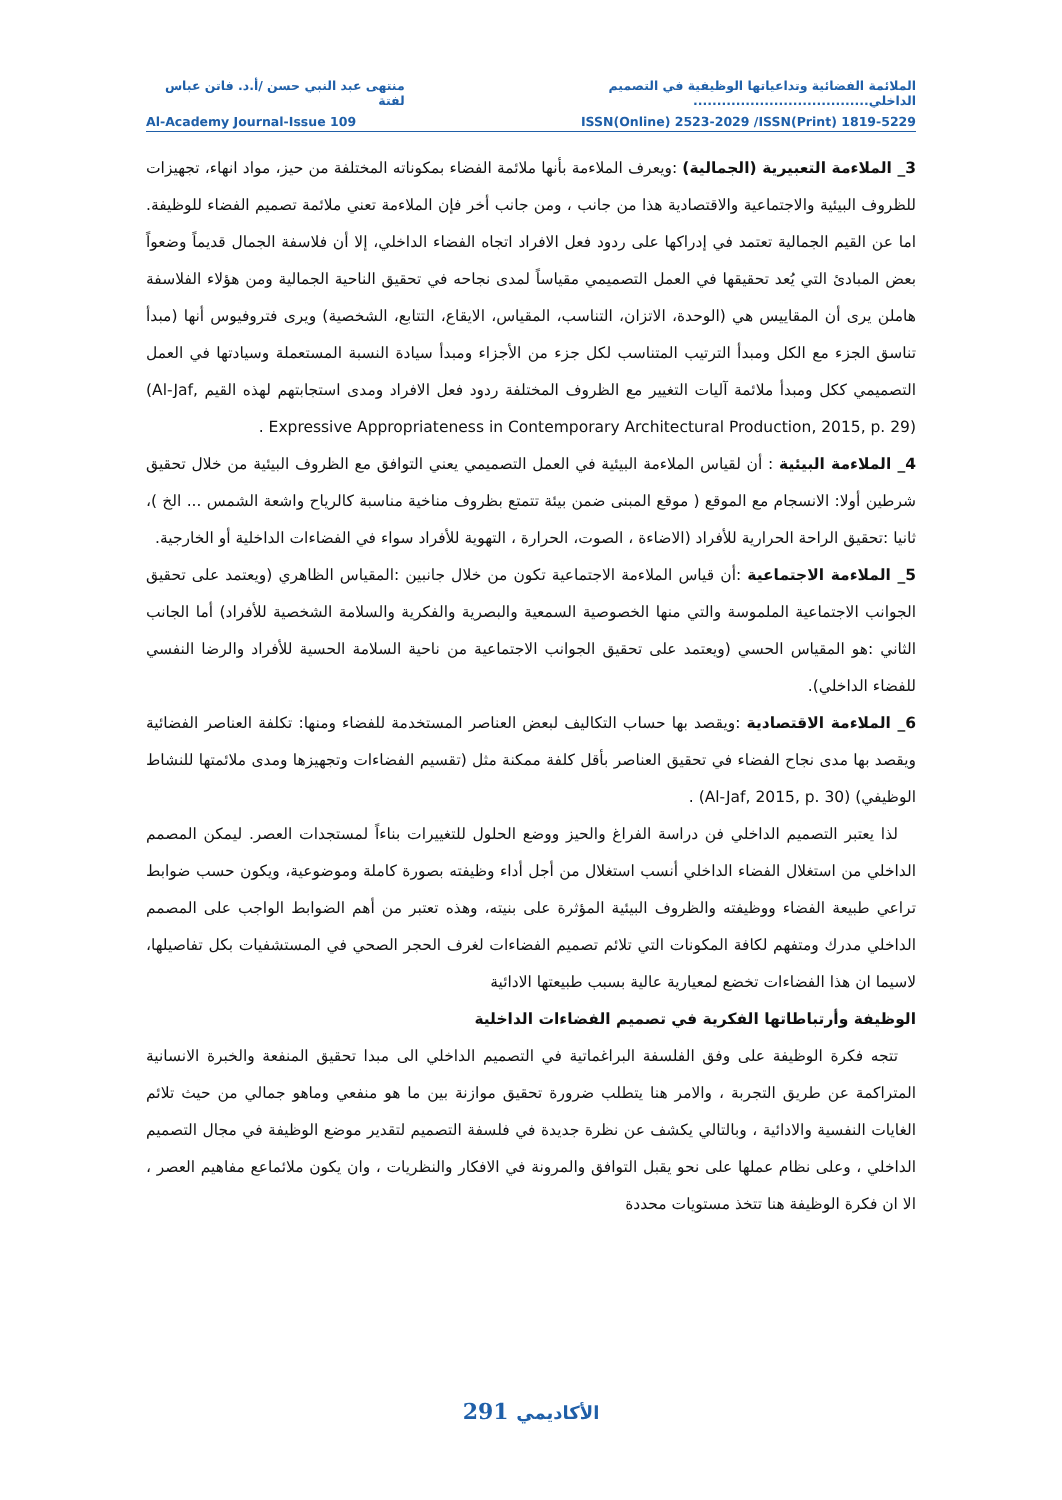الملائمة الفضائية وتداعياتها الوظيفية في التصميم الداخلي..................................... منتهى عبد النبي حسن /أ.د. فاتن عباس لفتة
Al-Academy Journal-Issue 109 ISSN(Online) 2523-2029 /ISSN(Print) 1819-5229
3_ الملاءمة التعبيرية (الجمالية) :ويعرف الملاءمة بأنها ملائمة الفضاء بمكوناته المختلفة من حيز، مواد انهاء، تجهيزات للظروف البيئية والاجتماعية والاقتصادية هذا من جانب ، ومن جانب أخر فإن الملاءمة تعني ملائمة تصميم الفضاء للوظيفة. اما عن القيم الجمالية تعتمد في إدراكها على ردود فعل الافراد اتجاه الفضاء الداخلي، إلا أن فلاسفة الجمال قديماً وضعواً بعض المبادئ التي يُعد تحقيقها في العمل التصميمي مقياساً لمدى نجاحه في تحقيق الناحية الجمالية ومن هؤلاء الفلاسفة هاملن يرى أن المقاييس هي (الوحدة، الاتزان، التناسب، المقياس، الايقاع، التتابع، الشخصية) ويرى فتروفيوس أنها (مبدأ تناسق الجزء مع الكل ومبدأ الترتيب المتناسب لكل جزء من الأجزاء ومبدأ سيادة النسبة المستعملة وسيادتها في العمل التصميمي ككل ومبدأ ملائمة آليات التغيير مع الظروف المختلفة ردود فعل الافراد ومدى استجابتهم لهذه القيم ,Al-Jaf) Expressive Appropriateness in Contemporary Architectural Production, 2015, p. 29) .
4_ الملاءمة البيئية : أن لقياس الملاءمة البيئية في العمل التصميمي يعني التوافق مع الظروف البيئية من خلال تحقيق شرطين أولا: الانسجام مع الموقع ( موقع المبنى ضمن بيئة تتمتع بظروف مناخية مناسبة كالرياح واشعة الشمس ... الخ )، ثانيا :تحقيق الراحة الحرارية للأفراد (الاضاءة ، الصوت، الحرارة ، التهوية للأفراد سواء في الفضاءات الداخلية أو الخارجية.
5_ الملاءمة الاجتماعية :أن قياس الملاءمة الاجتماعية تكون من خلال جانبين :المقياس الظاهري (ويعتمد على تحقيق الجوانب الاجتماعية الملموسة والتي منها الخصوصية السمعية والبصرية والفكرية والسلامة الشخصية للأفراد) أما الجانب الثاني :هو المقياس الحسي (ويعتمد على تحقيق الجوانب الاجتماعية من ناحية السلامة الحسية للأفراد والرضا النفسي للفضاء الداخلي).
6_ الملاءمة الاقتصادية :ويقصد بها حساب التكاليف لبعض العناصر المستخدمة للفضاء ومنها: تكلفة العناصر الفضائية ويقصد بها مدى نجاح الفضاء في تحقيق العناصر بأقل كلفة ممكنة مثل (تقسيم الفضاءات وتجهيزها ومدى ملائمتها للنشاط الوظيفي) (Al-Jaf, 2015, p. 30) .
لذا يعتبر التصميم الداخلي فن دراسة الفراغ والحيز ووضع الحلول للتغييرات بناءاً لمستجدات العصر. ليمكن المصمم الداخلي من استغلال الفضاء الداخلي أنسب استغلال من أجل أداء وظيفته بصورة كاملة وموضوعية، ويكون حسب ضوابط تراعي طبيعة الفضاء ووظيفته والظروف البيئية المؤثرة على بنيته، وهذه تعتبر من أهم الضوابط الواجب على المصمم الداخلي مدرك ومتفهم لكافة المكونات التي تلائم تصميم الفضاءات لغرف الحجر الصحي في المستشفيات بكل تفاصيلها، لاسيما ان هذا الفضاءات تخضع لمعيارية عالية بسبب طبيعتها الادائية
الوظيفة وأرتباطاتها الفكرية في تصميم الفضاءات الداخلية
تتجه فكرة الوظيفة على وفق الفلسفة البراغماتية في التصميم الداخلي الى مبدا تحقيق المنفعة والخبرة الانسانية المتراكمة عن طريق التجربة ، والامر هنا يتطلب ضرورة تحقيق موازنة بين ما هو منفعي وماهو جمالي من حيث تلائم الغايات النفسية والادائية ، وبالتالي يكشف عن نظرة جديدة في فلسفة التصميم لتقدير موضع الوظيفة في مجال التصميم الداخلي ، وعلى نظام عملها على نحو يقبل التوافق والمرونة في الافكار والنظريات ، وان يكون ملائماعع مفاهيم العصر ، الا ان فكرة الوظيفة هنا تتخذ مستويات محددة
الأكاديمي 291